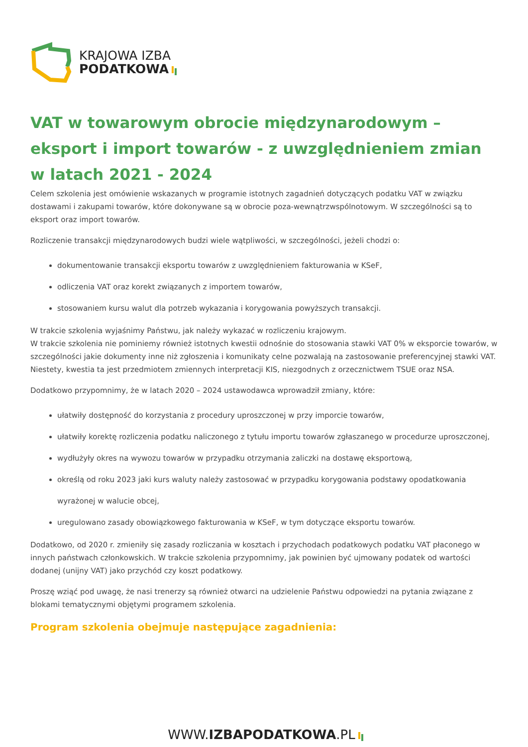KRAJOWA IZBA
PODATKOWA
VAT w towarowym obrocie międzynarodowym – eksport i import towarów - z uwzględnieniem zmian w latach 2021 - 2024
Celem szkolenia jest omówienie wskazanych w programie istotnych zagadnień dotyczących podatku VAT w związku dostawami i zakupami towarów, które dokonywane są w obrocie poza-wewnątrzwspólnotowym. W szczególności są to eksport oraz import towarów.
Rozliczenie transakcji międzynarodowych budzi wiele wątpliwości, w szczególności, jeżeli chodzi o:
dokumentowanie transakcji eksportu towarów z uwzględnieniem fakturowania w KSeF,
odliczenia VAT oraz korekt związanych z importem towarów,
stosowaniem kursu walut dla potrzeb wykazania i korygowania powyższych transakcji.
W trakcie szkolenia wyjaśnimy Państwu, jak należy wykazać w rozliczeniu krajowym.
W trakcie szkolenia nie pominiemy również istotnych kwestii odnośnie do stosowania stawki VAT 0% w eksporcie towarów, w szczególności jakie dokumenty inne niż zgłoszenia i komunikaty celne pozwalają na zastosowanie preferencyjnej stawki VAT. Niestety, kwestia ta jest przedmiotem zmiennych interpretacji KIS, niezgodnych z orzecznictwem TSUE oraz NSA.
Dodatkowo przypomnimy, że w latach 2020 – 2024 ustawodawca wprowadził zmiany, które:
ułatwiły dostępność do korzystania z procedury uproszczonej w przy imporcie towarów,
ułatwiły korektę rozliczenia podatku naliczonego z tytułu importu towarów zgłaszanego w procedurze uproszczonej,
wydłużyły okres na wywozu towarów w przypadku otrzymania zaliczki na dostawę eksportową,
określą od roku 2023 jaki kurs waluty należy zastosować w przypadku korygowania podstawy opodatkowania wyrażonej w walucie obcej,
uregulowano zasady obowiązkowego fakturowania w KSeF, w tym dotyczące eksportu towarów.
Dodatkowo, od 2020 r. zmieniły się zasady rozliczania w kosztach i przychodach podatkowych podatku VAT płaconego w innych państwach członkowskich. W trakcie szkolenia przypomnimy, jak powinien być ujmowany podatek od wartości dodanej (unijny VAT) jako przychód czy koszt podatkowy.
Proszę wziąć pod uwagę, że nasi trenerzy są również otwarci na udzielenie Państwu odpowiedzi na pytania związane z blokami tematycznymi objętymi programem szkolenia.
Program szkolenia obejmuje następujące zagadnienia:
WWW.IZBAPODATKOWA.PL